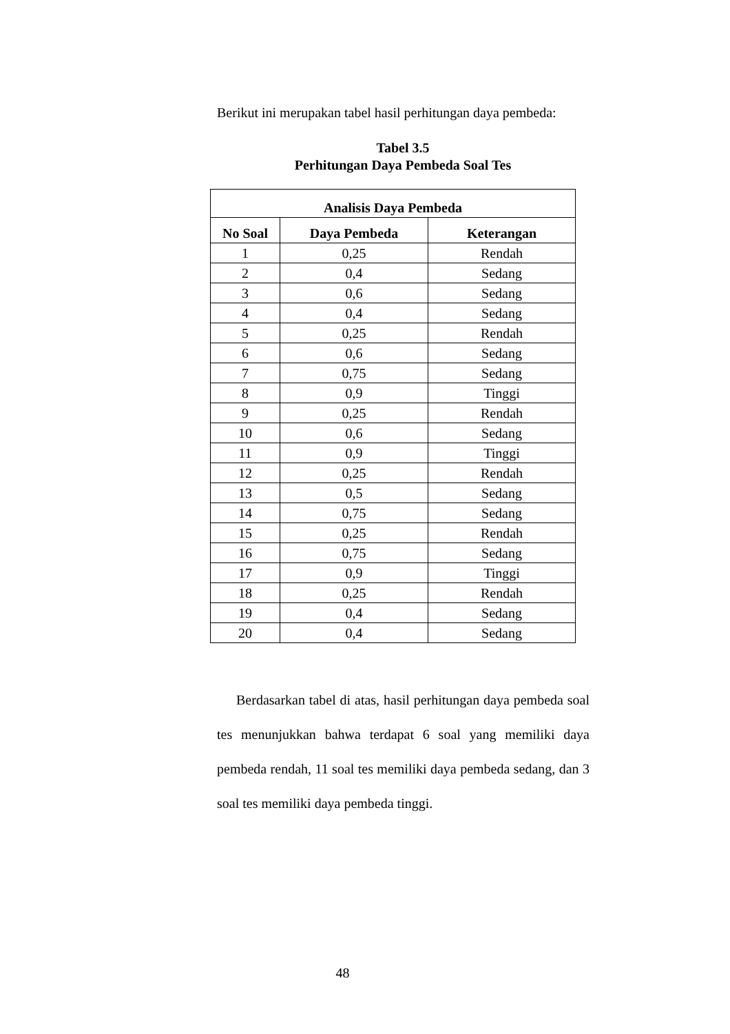Berikut ini merupakan tabel hasil perhitungan daya pembeda:
Tabel 3.5
Perhitungan Daya Pembeda Soal Tes
| Analisis Daya Pembeda | | |
| --- | --- | --- |
| No Soal | Daya Pembeda | Keterangan |
| 1 | 0,25 | Rendah |
| 2 | 0,4 | Sedang |
| 3 | 0,6 | Sedang |
| 4 | 0,4 | Sedang |
| 5 | 0,25 | Rendah |
| 6 | 0,6 | Sedang |
| 7 | 0,75 | Sedang |
| 8 | 0,9 | Tinggi |
| 9 | 0,25 | Rendah |
| 10 | 0,6 | Sedang |
| 11 | 0,9 | Tinggi |
| 12 | 0,25 | Rendah |
| 13 | 0,5 | Sedang |
| 14 | 0,75 | Sedang |
| 15 | 0,25 | Rendah |
| 16 | 0,75 | Sedang |
| 17 | 0,9 | Tinggi |
| 18 | 0,25 | Rendah |
| 19 | 0,4 | Sedang |
| 20 | 0,4 | Sedang |
Berdasarkan tabel di atas, hasil perhitungan daya pembeda soal tes menunjukkan bahwa terdapat 6 soal yang memiliki daya pembeda rendah, 11 soal tes memiliki daya pembeda sedang, dan 3 soal tes memiliki daya pembeda tinggi.
48